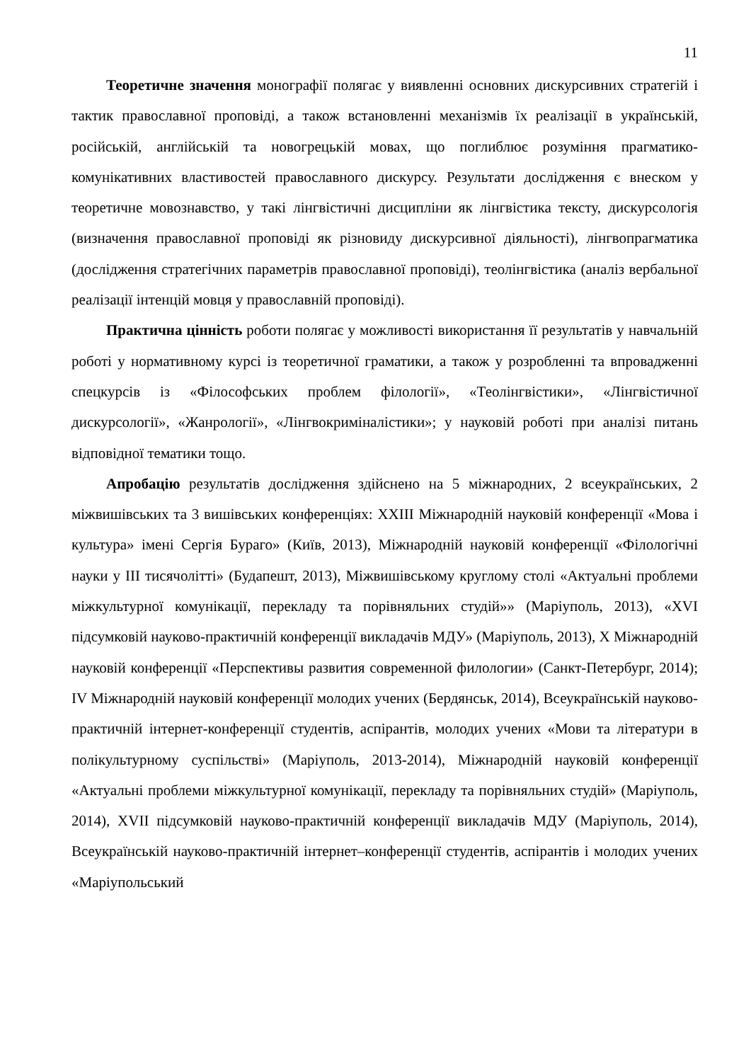11
Теоретичне значення монографії полягає у виявленні основних дискурсивних стратегій і тактик православної проповіді, а також встановленні механізмів їх реалізації в українській, російській, англійській та новогрецькій мовах, що поглиблює розуміння прагматико-комунікативних властивостей православного дискурсу. Результати дослідження є внеском у теоретичне мовознавство, у такі лінгвістичні дисципліни як лінгвістика тексту, дискурсологія (визначення православної проповіді як різновиду дискурсивної діяльності), лінгвопрагматика (дослідження стратегічних параметрів православної проповіді), теолінгвістика (аналіз вербальної реалізації інтенцій мовця у православній проповіді).
Практична цінність роботи полягає у можливості використання її результатів у навчальній роботі у нормативному курсі із теоретичної граматики, а також у розробленні та впровадженні спецкурсів із «Філософських проблем філології», «Теолінгвістики», «Лінгвістичної дискурсології», «Жанрології», «Лінгвокриміналістики»; у науковій роботі при аналізі питань відповідної тематики тощо.
Апробацію результатів дослідження здійснено на 5 міжнародних, 2 всеукраїнських, 2 міжвишівських та 3 вишівських конференціях: XXIII Міжнародній науковій конференції «Мова і культура» імені Сергія Бураго» (Київ, 2013), Міжнародній науковій конференції «Філологічні науки у ІІІ тисячолітті» (Будапешт, 2013), Міжвишівському круглому столі «Актуальні проблеми міжкультурної комунікації, перекладу та порівняльних студій»» (Маріуполь, 2013), «XVI підсумковій науково-практичній конференції викладачів МДУ» (Маріуполь, 2013), Х Міжнародній науковій конференції «Перспективы развития современной филологии» (Санкт-Петербург, 2014); IV Міжнародній науковій конференції молодих учених (Бердянськ, 2014), Всеукраїнській науково-практичній інтернет-конференції студентів, аспірантів, молодих учених «Мови та літератури в полікультурному суспільстві» (Маріуполь, 2013-2014), Міжнародній науковій конференції «Актуальні проблеми міжкультурної комунікації, перекладу та порівняльних студій» (Маріуполь, 2014), XVII підсумковій науково-практичній конференції викладачів МДУ (Маріуполь, 2014), Всеукраїнській науково-практичній інтернет–конференції студентів, аспірантів і молодих учених «Маріупольський